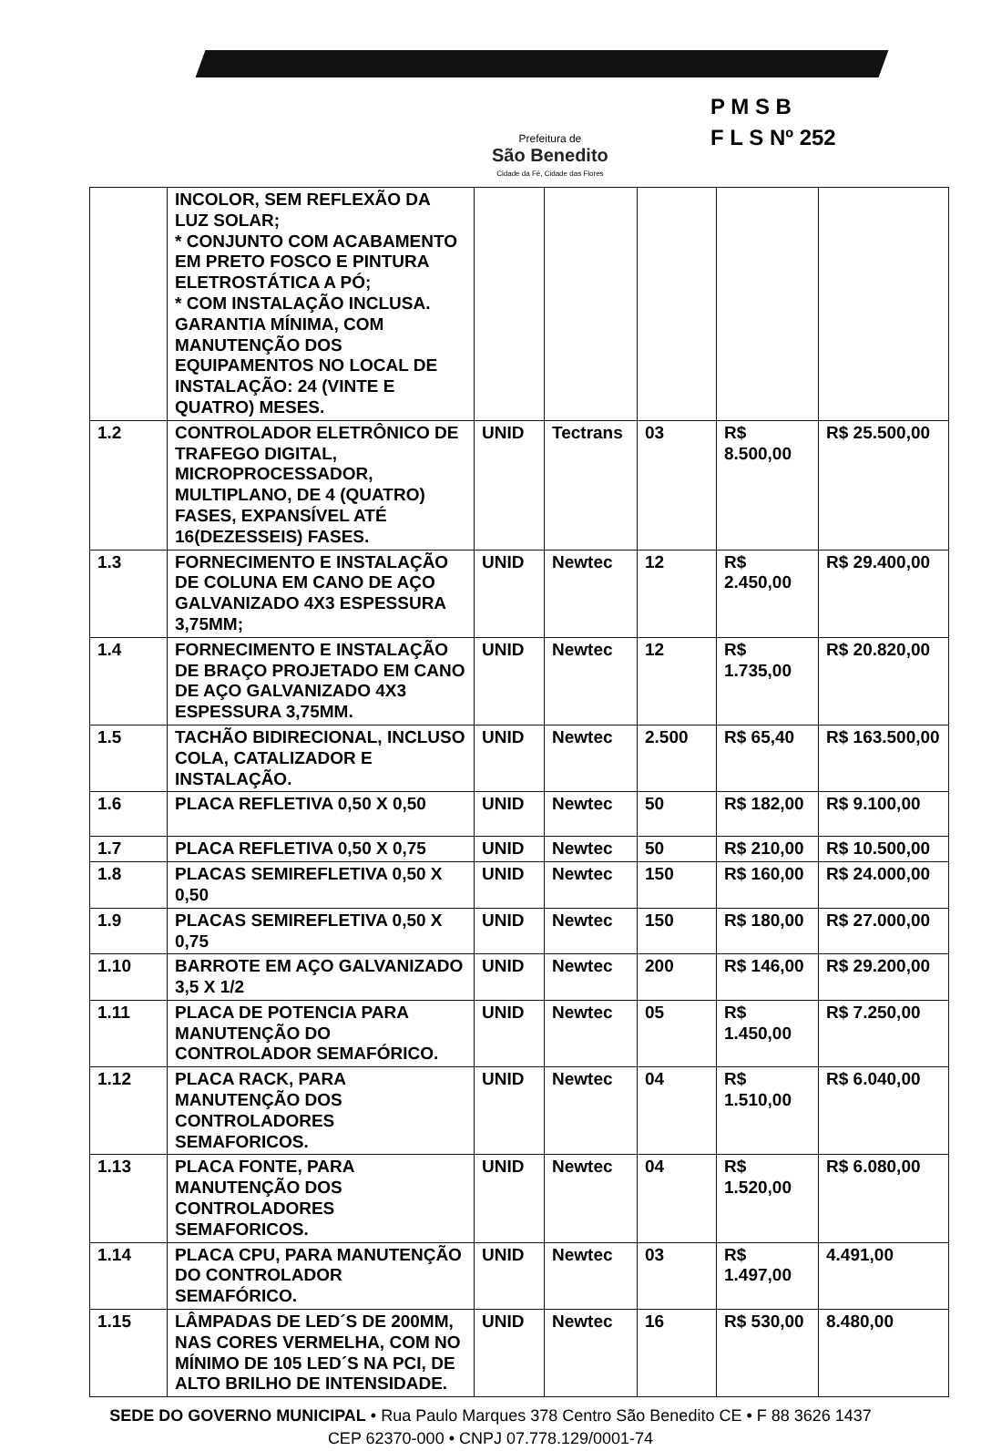Prefeitura de
São Benedito
Cidade da Fé, Cidade das Flores
P M S B
F L S Nº 252
| | INCOLOR, SEM REFLEXÃO DA LUZ SOLAR; * CONJUNTO COM ACABAMENTO EM PRETO FOSCO E PINTURA ELETROSTÁTICA A PÓ; * COM INSTALAÇÃO INCLUSA. GARANTIA MÍNIMA, COM MANUTENÇÃO DOS EQUIPAMENTOS NO LOCAL DE INSTALAÇÃO: 24 (VINTE E QUATRO) MESES. | | | | | |
| 1.2 | CONTROLADOR ELETRÔNICO DE TRAFEGO DIGITAL, MICROPROCESSADOR, MULTIPLANO, DE 4 (QUATRO) FASES, EXPANSÍVEL ATÉ 16(DEZESSEIS) FASES. | UNID | Tectrans | 03 | R$ 8.500,00 | R$ 25.500,00 |
| 1.3 | FORNECIMENTO E INSTALAÇÃO DE COLUNA EM CANO DE AÇO GALVANIZADO 4X3 ESPESSURA 3,75MM; | UNID | Newtec | 12 | R$ 2.450,00 | R$ 29.400,00 |
| 1.4 | FORNECIMENTO E INSTALAÇÃO DE BRAÇO PROJETADO EM CANO DE AÇO GALVANIZADO 4X3 ESPESSURA 3,75MM. | UNID | Newtec | 12 | R$ 1.735,00 | R$ 20.820,00 |
| 1.5 | TACHÃO BIDIRECIONAL, INCLUSO COLA, CATALIZADOR E INSTALAÇÃO. | UNID | Newtec | 2.500 | R$ 65,40 | R$ 163.500,00 |
| 1.6 | PLACA REFLETIVA 0,50 X 0,50 | UNID | Newtec | 50 | R$ 182,00 | R$ 9.100,00 |
| 1.7 | PLACA REFLETIVA 0,50 X 0,75 | UNID | Newtec | 50 | R$ 210,00 | R$ 10.500,00 |
| 1.8 | PLACAS SEMIREFLETIVA 0,50 X 0,50 | UNID | Newtec | 150 | R$ 160,00 | R$ 24.000,00 |
| 1.9 | PLACAS SEMIREFLETIVA 0,50 X 0,75 | UNID | Newtec | 150 | R$ 180,00 | R$ 27.000,00 |
| 1.10 | BARROTE EM AÇO GALVANIZADO 3,5 X 1/2 | UNID | Newtec | 200 | R$ 146,00 | R$ 29.200,00 |
| 1.11 | PLACA DE POTENCIA PARA MANUTENÇÃO DO CONTROLADOR SEMAFÓRICO. | UNID | Newtec | 05 | R$ 1.450,00 | R$ 7.250,00 |
| 1.12 | PLACA RACK, PARA MANUTENÇÃO DOS CONTROLADORES SEMAFORICOS. | UNID | Newtec | 04 | R$ 1.510,00 | R$ 6.040,00 |
| 1.13 | PLACA FONTE, PARA MANUTENÇÃO DOS CONTROLADORES SEMAFORICOS. | UNID | Newtec | 04 | R$ 1.520,00 | R$ 6.080,00 |
| 1.14 | PLACA CPU, PARA MANUTENÇÃO DO CONTROLADOR SEMAFÓRICO. | UNID | Newtec | 03 | R$ 1.497,00 | 4.491,00 |
| 1.15 | LÂMPADAS DE LED´S DE 200MM, NAS CORES VERMELHA, COM NO MÍNIMO DE 105 LED´S NA PCI, DE ALTO BRILHO DE INTENSIDADE. | UNID | Newtec | 16 | R$ 530,00 | 8.480,00 |
SEDE DO GOVERNO MUNICIPAL • Rua Paulo Marques 378 Centro São Benedito CE • F 88 3626 1437
CEP 62370-000 • CNPJ 07.778.129/0001-74